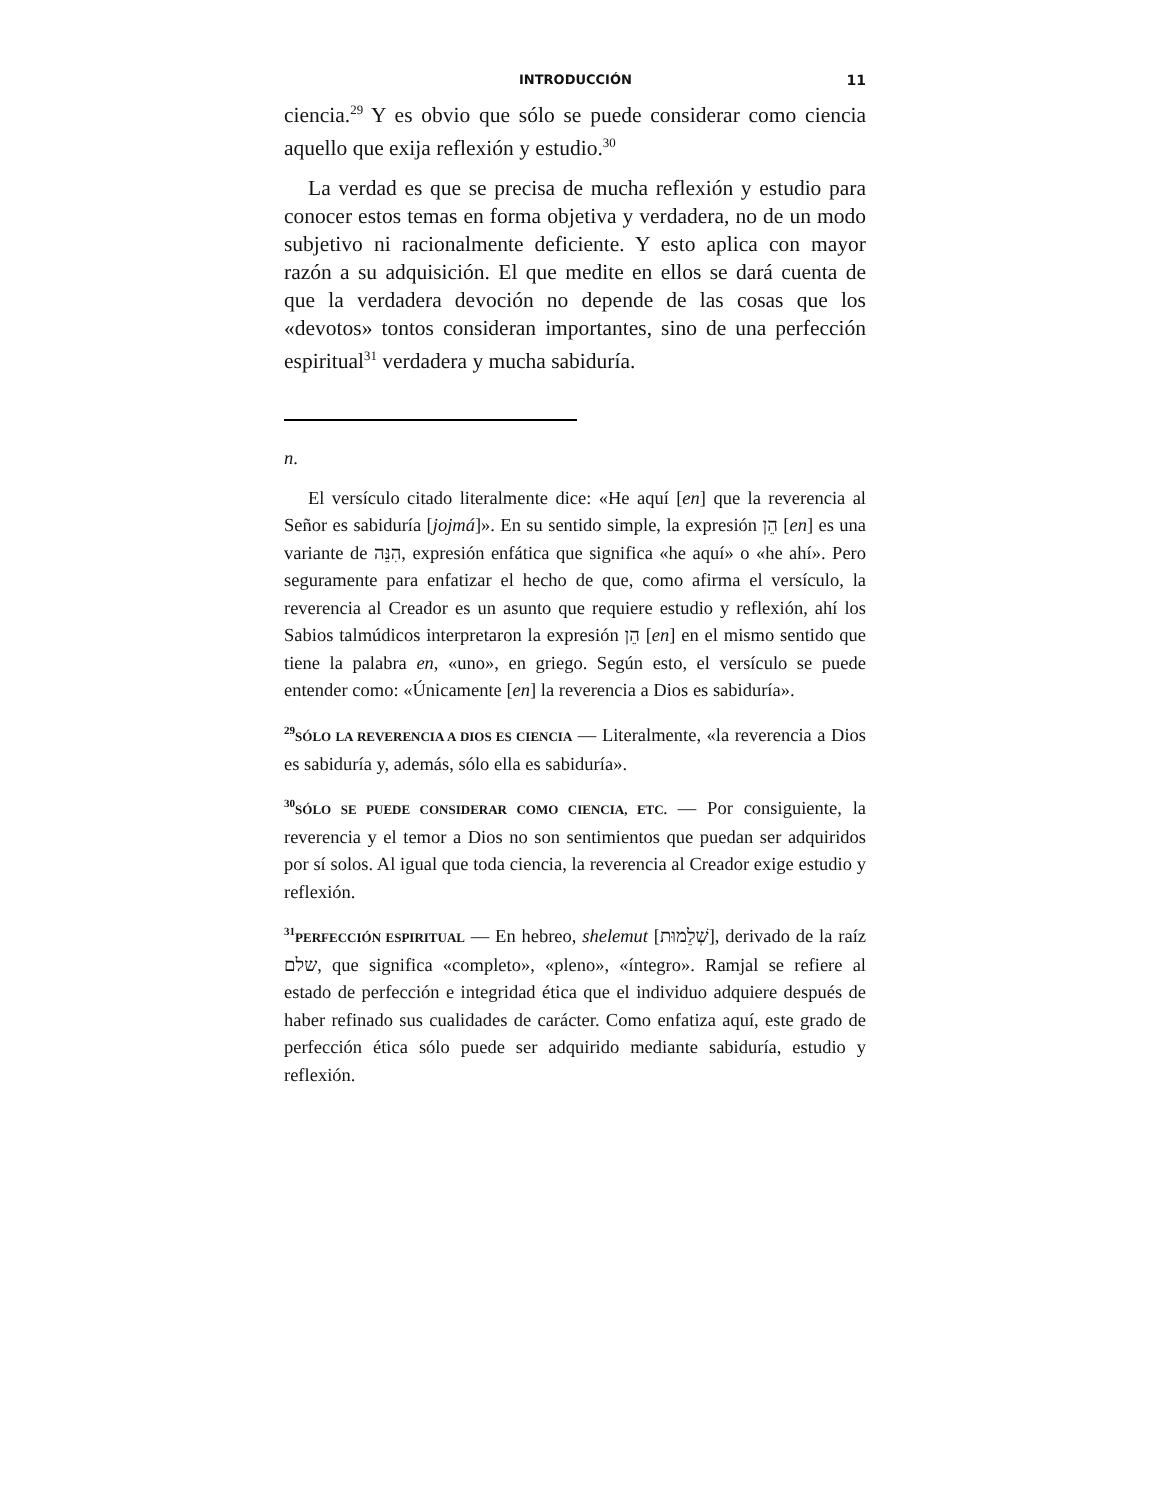INTRODUCCIÓN 11
ciencia.<sup>29</sup> Y es obvio que sólo se puede considerar como ciencia aquello que exija reflexión y estudio.<sup>30</sup>
La verdad es que se precisa de mucha reflexión y estudio para conocer estos temas en forma objetiva y verdadera, no de un modo subjetivo ni racionalmente deficiente. Y esto aplica con mayor razón a su adquisición. El que medite en ellos se dará cuenta de que la verdadera devoción no depende de las cosas que los «devotos» tontos consideran importantes, sino de una perfección espiritual<sup>31</sup> verdadera y mucha sabiduría.
n.
El versículo citado literalmente dice: «He aquí [en] que la reverencia al Señor es sabiduría [jojmá]». En su sentido simple, la expresión הֵן [en] es una variante de הִנֵּה, expresión enfática que significa «he aquí» o «he ahí». Pero seguramente para enfatizar el hecho de que, como afirma el versículo, la reverencia al Creador es un asunto que requiere estudio y reflexión, ahí los Sabios talmúdicos interpretaron la expresión הֵן [en] en el mismo sentido que tiene la palabra en, «uno», en griego. Según esto, el versículo se puede entender como: «Únicamente [en] la reverencia a Dios es sabiduría».
<sup>29</sup>SÓLO LA REVERENCIA A DIOS ES CIENCIA — Literalmente, «la reverencia a Dios es sabiduría y, además, sólo ella es sabiduría».
<sup>30</sup>SÓLO SE PUEDE CONSIDERAR COMO CIENCIA, ETC. — Por consiguiente, la reverencia y el temor a Dios no son sentimientos que puedan ser adquiridos por sí solos. Al igual que toda ciencia, la reverencia al Creador exige estudio y reflexión.
<sup>31</sup>PERFECCIÓN ESPIRITUAL — En hebreo, shelemut [שְׁלֵמוּת], derivado de la raíz שלם, que significa «completo», «pleno», «íntegro». Ramjal se refiere al estado de perfección e integridad ética que el individuo adquiere después de haber refinado sus cualidades de carácter. Como enfatiza aquí, este grado de perfección ética sólo puede ser adquirido mediante sabiduría, estudio y reflexión.